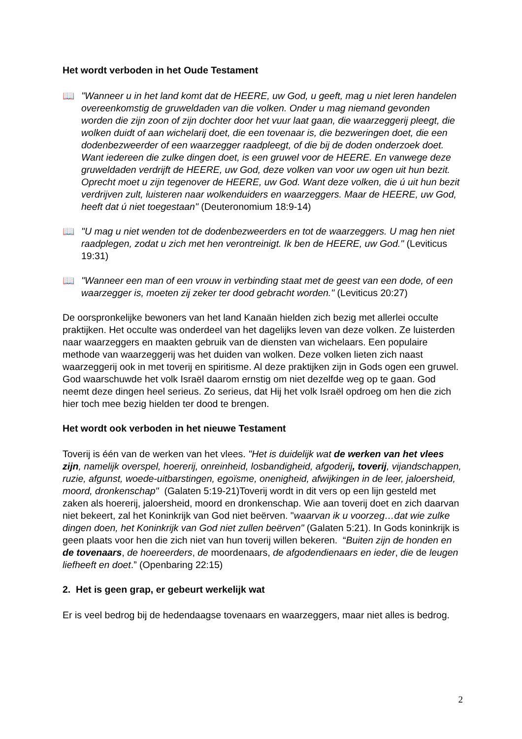Het wordt verboden in het Oude Testament
📖 "Wanneer u in het land komt dat de HEERE, uw God, u geeft, mag u niet leren handelen overeenkomstig de gruweldaden van die volken. Onder u mag niemand gevonden worden die zijn zoon of zijn dochter door het vuur laat gaan, die waarzeggerij pleegt, die wolken duidt of aan wichelarij doet, die een tovenaar is, die bezweringen doet, die een dodenbezweerder of een waarzegger raadpleegt, of die bij de doden onderzoek doet. Want iedereen die zulke dingen doet, is een gruwel voor de HEERE. En vanwege deze gruweldaden verdrijft de HEERE, uw God, deze volken van voor uw ogen uit hun bezit. Oprecht moet u zijn tegenover de HEERE, uw God. Want deze volken, die ú uit hun bezit verdrijven zult, luisteren naar wolkenduiders en waarzeggers. Maar de HEERE, uw God, heeft dat ú niet toegestaan" (Deuteronomium 18:9-14)
📖 "U mag u niet wenden tot de dodenbezweerders en tot de waarzeggers. U mag hen niet raadplegen, zodat u zich met hen verontreinigt. Ik ben de HEERE, uw God." (Leviticus 19:31)
📖 "Wanneer een man of een vrouw in verbinding staat met de geest van een dode, of een waarzegger is, moeten zij zeker ter dood gebracht worden." (Leviticus 20:27)
De oorspronkelijke bewoners van het land Kanaän hielden zich bezig met allerlei occulte praktijken. Het occulte was onderdeel van het dagelijks leven van deze volken. Ze luisterden naar waarzeggers en maakten gebruik van de diensten van wichelaars. Een populaire methode van waarzeggerij was het duiden van wolken. Deze volken lieten zich naast waarzeggerij ook in met toverij en spiritisme. Al deze praktijken zijn in Gods ogen een gruwel. God waarschuwde het volk Israël daarom ernstig om niet dezelfde weg op te gaan. God neemt deze dingen heel serieus. Zo serieus, dat Hij het volk Israël opdroeg om hen die zich hier toch mee bezig hielden ter dood te brengen.
Het wordt ook verboden in het nieuwe Testament
Toverij is één van de werken van het vlees. "Het is duidelijk wat de werken van het vlees zijn, namelijk overspel, hoererij, onreinheid, losbandigheid, afgoderij, toverij, vijandschappen, ruzie, afgunst, woede-uitbarstingen, egoïsme, onenigheid, afwijkingen in de leer, jaloersheid, moord, dronkenschap" (Galaten 5:19-21)Toverij wordt in dit vers op een lijn gesteld met zaken als hoererij, jaloersheid, moord en dronkenschap. Wie aan toverij doet en zich daarvan niet bekeert, zal het Koninkrijk van God niet beërven. "waarvan ik u voorzeg…dat wie zulke dingen doen, het Koninkrijk van God niet zullen beërven" (Galaten 5:21). In Gods koninkrijk is geen plaats voor hen die zich niet van hun toverij willen bekeren. “Buiten zijn de honden en de tovenaars, de hoereerders, de moordenaars, de afgodendienaars en ieder, die de leugen liefheeft en doet.” (Openbaring 22:15)
2. Het is geen grap, er gebeurt werkelijk wat
Er is veel bedrog bij de hedendaagse tovenaars en waarzeggers, maar niet alles is bedrog.
2